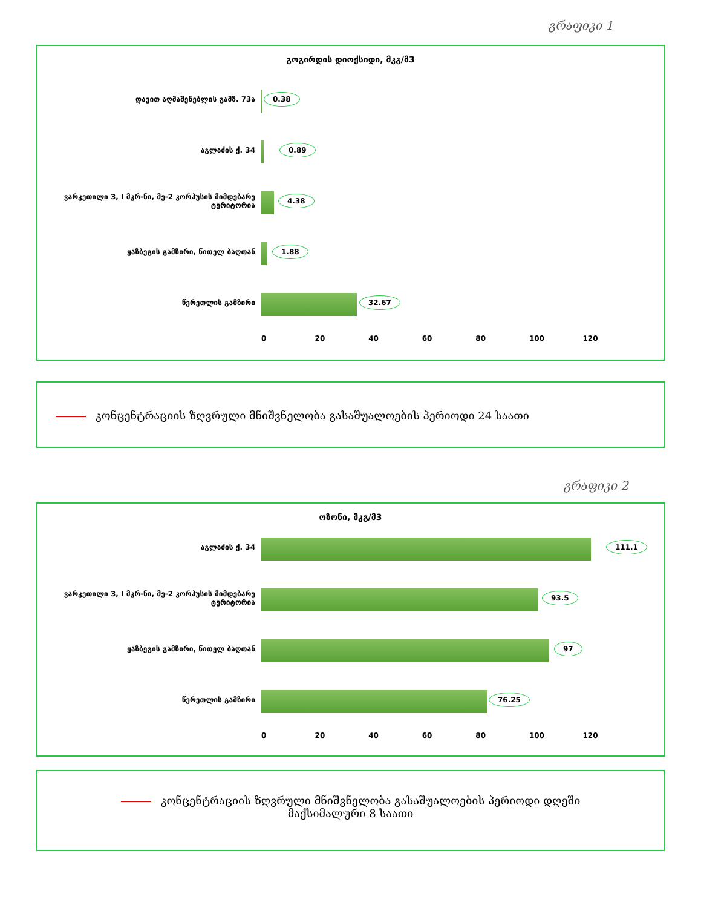გრაფიკი 1
გოგირდის დიოქსიდი, მკგ/მ3
დავით აღმაშენებლის გამზ. 73ა
0.38
აგლაძის ქ. 34
0.89
ვარკეთილი 3, I მკრ-ნი, მე-2 კორპუსის მიმდებარე ტერიტორია
4.38
ყაზბეგის გამზირი, წითელ ბაღთან
1.88
წერეთლის გამზირი
32.67
0 20 40 60 80 100 120
კონცენტრაციის ზღვრული მნიშვნელობა გასაშუალოების პერიოდი 24 საათი
გრაფიკი 2
ოზონი, მკგ/მ3
აგლაძის ქ. 34
111.1
ვარკეთილი 3, I მკრ-ნი, მე-2 კორპუსის მიმდებარე ტერიტორია
93.5
ყაზბეგის გამზირი, წითელ ბაღთან
97
წერეთლის გამზირი
76.25
0 20 40 60 80 100 120
კონცენტრაციის ზღვრული მნიშვნელობა გასაშუალოების პერიოდი დღეში
მაქსიმალური 8 საათი